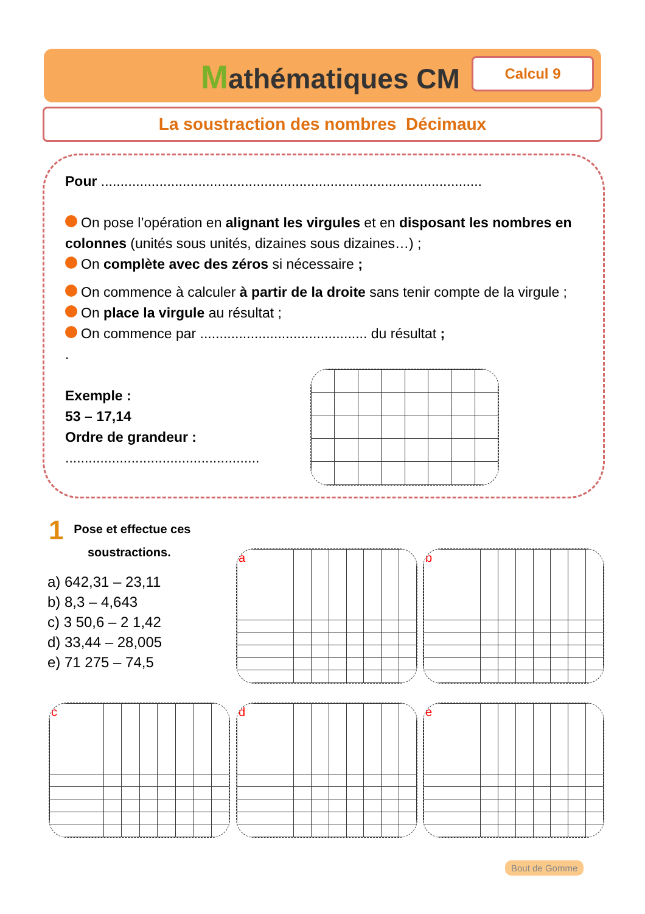Mathématiques CM Calcul 9
La soustraction des nombres Décimaux
Pour ..................................................................................................
On pose l’opération en alignant les virgules et en disposant les nombres en colonnes (unités sous unités, dizaines sous dizaines…) ;
On complète avec des zéros si nécessaire ;
On commence à calculer à partir de la droite sans tenir compte de la virgule ;
On place la virgule au résultat ;
On commence par ........................................... du résultat ;
.
Exemple :
53 – 17,14
Ordre de grandeur :
..................................................
1 Pose et effectue ces
soustractions.
a) 642,31 – 23,11
b) 8,3 – 4,643
c) 3 50,6 – 2 1,42
d) 33,44 – 28,005
e) 71 275 – 74,5
| a | | | | | | | |
| b | | | | | | | |
| c | | | | | | | |
| d | | | | | | | |
| e | | | | | | | |
Bout de Gomme